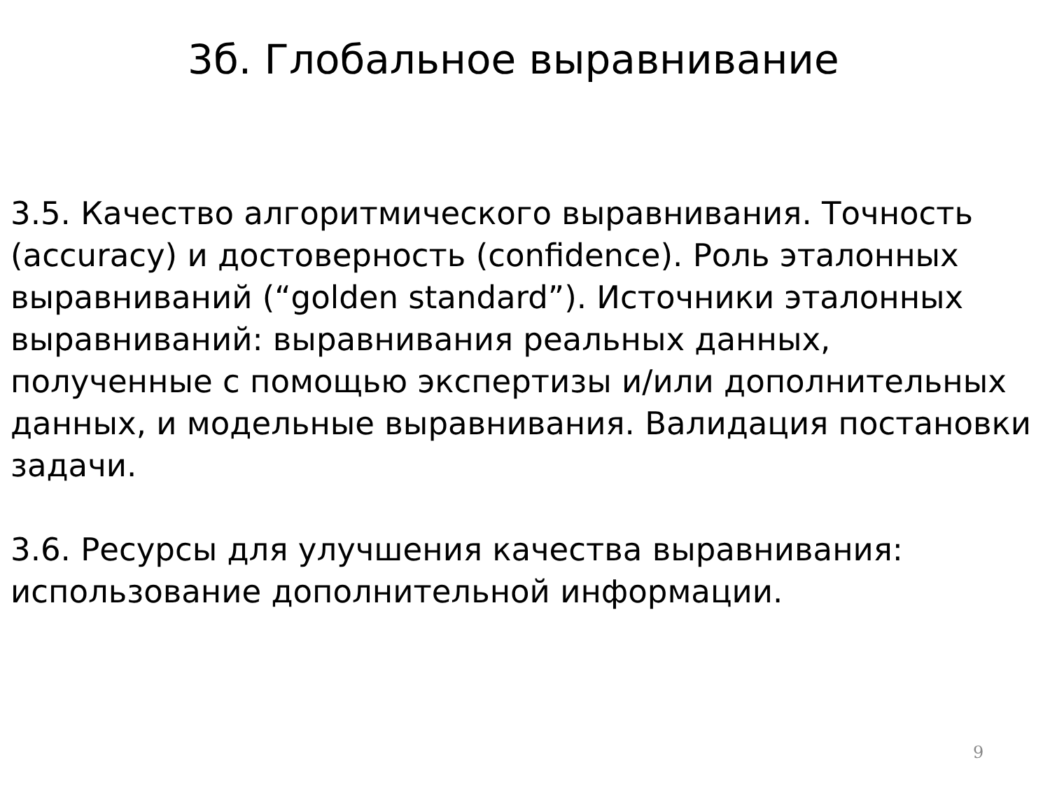3б. Глобальное выравнивание
3.5. Качество алгоритмического выравнивания. Точность (accuracy) и достоверность (confidence). Роль эталонных выравниваний (“golden standard”). Источники эталонных выравниваний: выравнивания реальных данных, полученные с помощью экспертизы и/или дополнительных данных, и модельные выравнивания. Валидация постановки задачи.
3.6. Ресурсы для улучшения качества выравнивания: использование дополнительной информации.
9